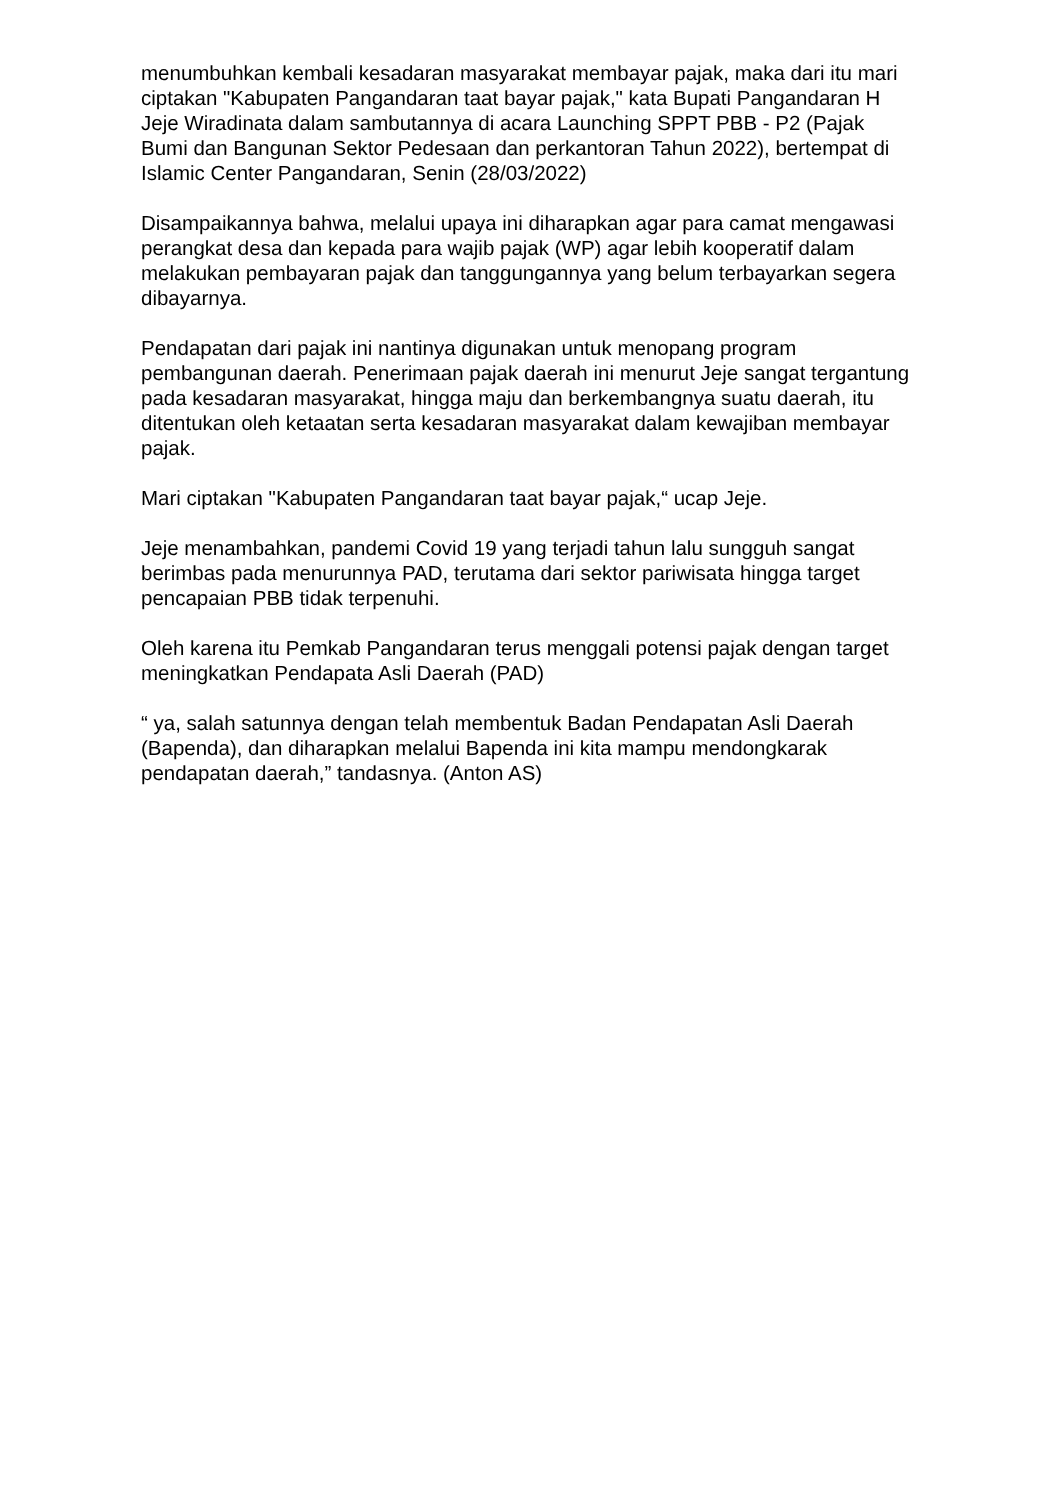menumbuhkan kembali kesadaran masyarakat membayar pajak, maka dari itu mari ciptakan "Kabupaten Pangandaran taat bayar pajak," kata Bupati Pangandaran H Jeje Wiradinata dalam sambutannya di acara Launching SPPT PBB - P2 (Pajak Bumi dan Bangunan Sektor Pedesaan dan perkantoran Tahun 2022), bertempat di Islamic Center Pangandaran, Senin (28/03/2022)
Disampaikannya bahwa, melalui upaya ini diharapkan agar para camat mengawasi perangkat desa dan kepada para wajib pajak (WP) agar lebih kooperatif dalam melakukan pembayaran pajak dan tanggungannya yang belum terbayarkan segera dibayarnya.
Pendapatan dari pajak ini nantinya digunakan untuk menopang program pembangunan daerah. Penerimaan pajak daerah ini menurut Jeje sangat tergantung pada kesadaran masyarakat, hingga maju dan berkembangnya suatu daerah, itu ditentukan oleh ketaatan serta kesadaran masyarakat dalam kewajiban membayar pajak.
Mari ciptakan "Kabupaten Pangandaran taat bayar pajak,“ ucap Jeje.
Jeje menambahkan, pandemi Covid 19 yang terjadi tahun lalu sungguh sangat berimbas pada menurunnya PAD, terutama dari sektor pariwisata hingga target pencapaian PBB tidak terpenuhi.
Oleh karena itu Pemkab Pangandaran terus menggali potensi pajak dengan target meningkatkan Pendapata Asli Daerah (PAD)
“ ya, salah satunnya dengan telah membentuk Badan Pendapatan Asli Daerah (Bapenda), dan diharapkan melalui Bapenda ini kita mampu mendongkarak pendapatan daerah,” tandasnya. (Anton AS)